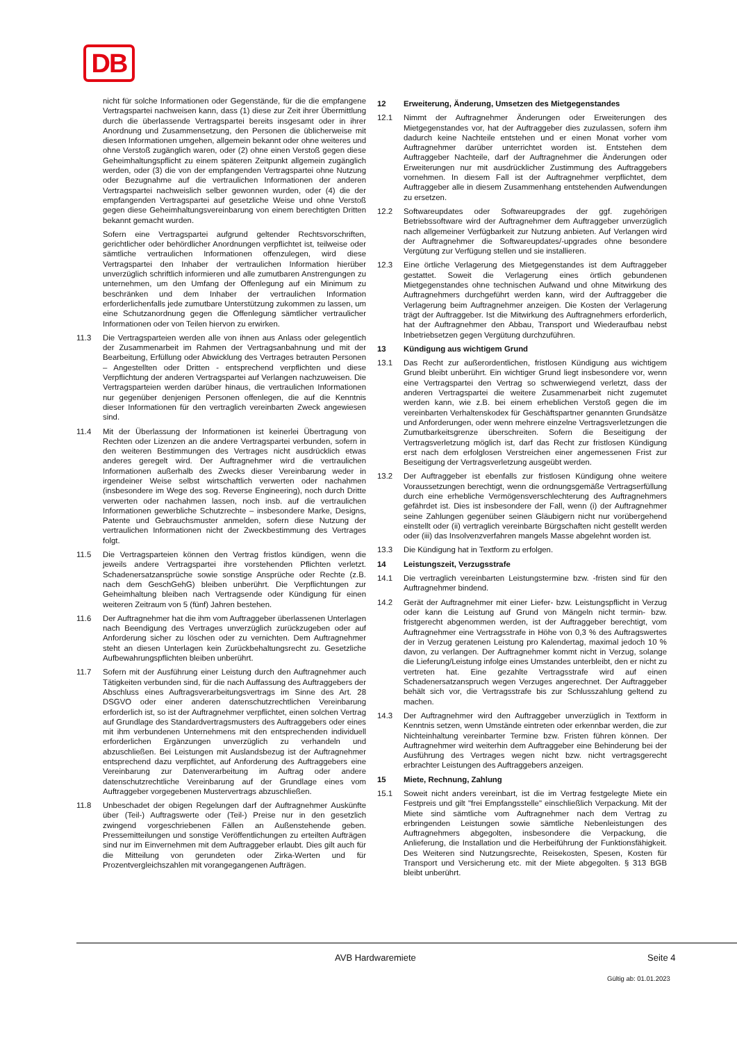DB
nicht für solche Informationen oder Gegenstände, für die die empfangene Vertragspartei nachweisen kann, dass (1) diese zur Zeit ihrer Übermittlung durch die überlassende Vertragspartei bereits insgesamt oder in ihrer Anordnung und Zusammensetzung, den Personen die üblicherweise mit diesen Informationen umgehen, allgemein bekannt oder ohne weiteres und ohne Verstoß zugänglich waren, oder (2) ohne einen Verstoß gegen diese Geheimhaltungspflicht zu einem späteren Zeitpunkt allgemein zugänglich werden, oder (3) die von der empfangenden Vertragspartei ohne Nutzung oder Bezugnahme auf die vertraulichen Informationen der anderen Vertragspartei nachweislich selber gewonnen wurden, oder (4) die der empfangenden Vertragspartei auf gesetzliche Weise und ohne Verstoß gegen diese Geheimhaltungsvereinbarung von einem berechtigten Dritten bekannt gemacht wurden.
Sofern eine Vertragspartei aufgrund geltender Rechtsvorschriften, gerichtlicher oder behördlicher Anordnungen verpflichtet ist, teilweise oder sämtliche vertraulichen Informationen offenzulegen, wird diese Vertragspartei den Inhaber der vertraulichen Information hierüber unverzüglich schriftlich informieren und alle zumutbaren Anstrengungen zu unternehmen, um den Umfang der Offenlegung auf ein Minimum zu beschränken und dem Inhaber der vertraulichen Information erforderlichenfalls jede zumutbare Unterstützung zukommen zu lassen, um eine Schutzanordnung gegen die Offenlegung sämtlicher vertraulicher Informationen oder von Teilen hiervon zu erwirken.
11.3 Die Vertragsparteien werden alle von ihnen aus Anlass oder gelegentlich der Zusammenarbeit im Rahmen der Vertragsanbahnung und mit der Bearbeitung, Erfüllung oder Abwicklung des Vertrages betrauten Personen – Angestellten oder Dritten - entsprechend verpflichten und diese Verpflichtung der anderen Vertragspartei auf Verlangen nachzuweisen. Die Vertragsparteien werden darüber hinaus, die vertraulichen Informationen nur gegenüber denjenigen Personen offenlegen, die auf die Kenntnis dieser Informationen für den vertraglich vereinbarten Zweck angewiesen sind.
11.4 Mit der Überlassung der Informationen ist keinerlei Übertragung von Rechten oder Lizenzen an die andere Vertragspartei verbunden, sofern in den weiteren Bestimmungen des Vertrages nicht ausdrücklich etwas anderes geregelt wird. Der Auftragnehmer wird die vertraulichen Informationen außerhalb des Zwecks dieser Vereinbarung weder in irgendeiner Weise selbst wirtschaftlich verwerten oder nachahmen (insbesondere im Wege des sog. Reverse Engineering), noch durch Dritte verwerten oder nachahmen lassen, noch insb. auf die vertraulichen Informationen gewerbliche Schutzrechte – insbesondere Marke, Designs, Patente und Gebrauchsmuster anmelden, sofern diese Nutzung der vertraulichen Informationen nicht der Zweckbestimmung des Vertrages folgt.
11.5 Die Vertragsparteien können den Vertrag fristlos kündigen, wenn die jeweils andere Vertragspartei ihre vorstehenden Pflichten verletzt. Schadenersatzansprüche sowie sonstige Ansprüche oder Rechte (z.B. nach dem GeschGehG) bleiben unberührt. Die Verpflichtungen zur Geheimhaltung bleiben nach Vertragsende oder Kündigung für einen weiteren Zeitraum von 5 (fünf) Jahren bestehen.
11.6 Der Auftragnehmer hat die ihm vom Auftraggeber überlassenen Unterlagen nach Beendigung des Vertrages unverzüglich zurückzugeben oder auf Anforderung sicher zu löschen oder zu vernichten. Dem Auftragnehmer steht an diesen Unterlagen kein Zurückbehaltungsrecht zu. Gesetzliche Aufbewahrungspflichten bleiben unberührt.
11.7 Sofern mit der Ausführung einer Leistung durch den Auftragnehmer auch Tätigkeiten verbunden sind, für die nach Auffassung des Auftraggebers der Abschluss eines Auftragsverarbeitungsvertrags im Sinne des Art. 28 DSGVO oder einer anderen datenschutzrechtlichen Vereinbarung erforderlich ist, so ist der Auftragnehmer verpflichtet, einen solchen Vertrag auf Grundlage des Standardvertragsmusters des Auftraggebers oder eines mit ihm verbundenen Unternehmens mit den entsprechenden individuell erforderlichen Ergänzungen unverzüglich zu verhandeln und abzuschließen. Bei Leistungen mit Auslandsbezug ist der Auftragnehmer entsprechend dazu verpflichtet, auf Anforderung des Auftraggebers eine Vereinbarung zur Datenverarbeitung im Auftrag oder andere datenschutzrechtliche Vereinbarung auf der Grundlage eines vom Auftraggeber vorgegebenen Mustervertrags abzuschließen.
11.8 Unbeschadet der obigen Regelungen darf der Auftragnehmer Auskünfte über (Teil-) Auftragswerte oder (Teil-) Preise nur in den gesetzlich zwingend vorgeschriebenen Fällen an Außenstehende geben. Pressemitteilungen und sonstige Veröffentlichungen zu erteilten Aufträgen sind nur im Einvernehmen mit dem Auftraggeber erlaubt. Dies gilt auch für die Mitteilung von gerundeten oder Zirka-Werten und für Prozentvergleichszahlen mit vorangegangenen Aufträgen.
12 Erweiterung, Änderung, Umsetzen des Mietgegenstandes
12.1 Nimmt der Auftragnehmer Änderungen oder Erweiterungen des Mietgegenstandes vor, hat der Auftraggeber dies zuzulassen, sofern ihm dadurch keine Nachteile entstehen und er einen Monat vorher vom Auftragnehmer darüber unterrichtet worden ist. Entstehen dem Auftraggeber Nachteile, darf der Auftragnehmer die Änderungen oder Erweiterungen nur mit ausdrücklicher Zustimmung des Auftraggebers vornehmen. In diesem Fall ist der Auftragnehmer verpflichtet, dem Auftraggeber alle in diesem Zusammenhang entstehenden Aufwendungen zu ersetzen.
12.2 Softwareupdates oder Softwareupgrades der ggf. zugehörigen Betriebssoftware wird der Auftragnehmer dem Auftraggeber unverzüglich nach allgemeiner Verfügbarkeit zur Nutzung anbieten. Auf Verlangen wird der Auftragnehmer die Softwareupdates/-upgrades ohne besondere Vergütung zur Verfügung stellen und sie installieren.
12.3 Eine örtliche Verlagerung des Mietgegenstandes ist dem Auftraggeber gestattet. Soweit die Verlagerung eines örtlich gebundenen Mietgegenstandes ohne technischen Aufwand und ohne Mitwirkung des Auftragnehmers durchgeführt werden kann, wird der Auftraggeber die Verlagerung beim Auftragnehmer anzeigen. Die Kosten der Verlagerung trägt der Auftraggeber. Ist die Mitwirkung des Auftragnehmers erforderlich, hat der Auftragnehmer den Abbau, Transport und Wiederaufbau nebst Inbetriebsetzen gegen Vergütung durchzuführen.
13 Kündigung aus wichtigem Grund
13.1 Das Recht zur außerordentlichen, fristlosen Kündigung aus wichtigem Grund bleibt unberührt. Ein wichtiger Grund liegt insbesondere vor, wenn eine Vertragspartei den Vertrag so schwerwiegend verletzt, dass der anderen Vertragspartei die weitere Zusammenarbeit nicht zugemutet werden kann, wie z.B. bei einem erheblichen Verstoß gegen die im vereinbarten Verhaltenskodex für Geschäftspartner genannten Grundsätze und Anforderungen, oder wenn mehrere einzelne Vertragsverletzungen die Zumutbarkeitsgrenze überschreiten. Sofern die Beseitigung der Vertragsverletzung möglich ist, darf das Recht zur fristlosen Kündigung erst nach dem erfolglosen Verstreichen einer angemessenen Frist zur Beseitigung der Vertragsverletzung ausgeübt werden.
13.2 Der Auftraggeber ist ebenfalls zur fristlosen Kündigung ohne weitere Voraussetzungen berechtigt, wenn die ordnungsgemäße Vertragserfüllung durch eine erhebliche Vermögensverschlechterung des Auftragnehmers gefährdet ist. Dies ist insbesondere der Fall, wenn (i) der Auftragnehmer seine Zahlungen gegenüber seinen Gläubigern nicht nur vorübergehend einstellt oder (ii) vertraglich vereinbarte Bürgschaften nicht gestellt werden oder (iii) das Insolvenzverfahren mangels Masse abgelehnt worden ist.
13.3 Die Kündigung hat in Textform zu erfolgen.
14 Leistungszeit, Verzugsstrafe
14.1 Die vertraglich vereinbarten Leistungstermine bzw. -fristen sind für den Auftragnehmer bindend.
14.2 Gerät der Auftragnehmer mit einer Liefer- bzw. Leistungspflicht in Verzug oder kann die Leistung auf Grund von Mängeln nicht termin- bzw. fristgerecht abgenommen werden, ist der Auftraggeber berechtigt, vom Auftragnehmer eine Vertragsstrafe in Höhe von 0,3 % des Auftragswertes der in Verzug geratenen Leistung pro Kalendertag, maximal jedoch 10 % davon, zu verlangen. Der Auftragnehmer kommt nicht in Verzug, solange die Lieferung/Leistung infolge eines Umstandes unterbleibt, den er nicht zu vertreten hat. Eine gezahlte Vertragsstrafe wird auf einen Schadenersatzanspruch wegen Verzuges angerechnet. Der Auftraggeber behält sich vor, die Vertragsstrafe bis zur Schlusszahlung geltend zu machen.
14.3 Der Auftragnehmer wird den Auftraggeber unverzüglich in Textform in Kenntnis setzen, wenn Umstände eintreten oder erkennbar werden, die zur Nichteinhaltung vereinbarter Termine bzw. Fristen führen können. Der Auftragnehmer wird weiterhin dem Auftraggeber eine Behinderung bei der Ausführung des Vertrages wegen nicht bzw. nicht vertragsgerecht erbrachter Leistungen des Auftraggebers anzeigen.
15 Miete, Rechnung, Zahlung
15.1 Soweit nicht anders vereinbart, ist die im Vertrag festgelegte Miete ein Festpreis und gilt "frei Empfangsstelle" einschließlich Verpackung. Mit der Miete sind sämtliche vom Auftragnehmer nach dem Vertrag zu erbringenden Leistungen sowie sämtliche Nebenleistungen des Auftragnehmers abgegolten, insbesondere die Verpackung, die Anlieferung, die Installation und die Herbeiführung der Funktionsfähigkeit. Des Weiteren sind Nutzungsrechte, Reisekosten, Spesen, Kosten für Transport und Versicherung etc. mit der Miete abgegolten. § 313 BGB bleibt unberührt.
AVB Hardwaremiete Seite 4
Gültig ab: 01.01.2023